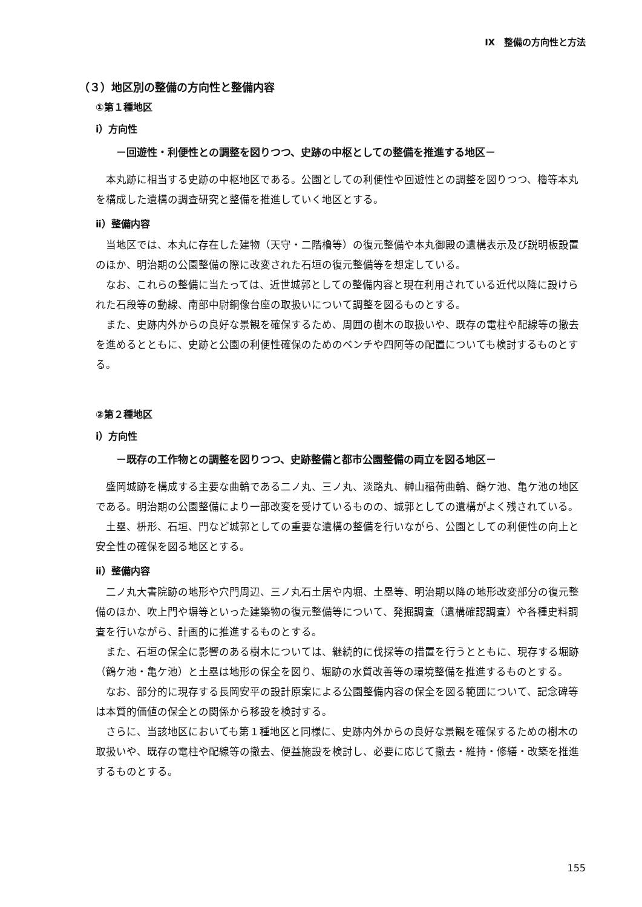Ⅸ　整備の方向性と方法
（３）地区別の整備の方向性と整備内容
①第１種地区
ⅰ）方向性
－回遊性・利便性との調整を図りつつ、史跡の中枢としての整備を推進する地区－
本丸跡に相当する史跡の中枢地区である。公園としての利便性や回遊性との調整を図りつつ、櫓等本丸を構成した遺構の調査研究と整備を推進していく地区とする。
ⅱ）整備内容
当地区では、本丸に存在した建物（天守・二階櫓等）の復元整備や本丸御殿の遺構表示及び説明板設置のほか、明治期の公園整備の際に改変された石垣の復元整備等を想定している。
なお、これらの整備に当たっては、近世城郭としての整備内容と現在利用されている近代以降に設けられた石段等の動線、南部中尉銅像台座の取扱いについて調整を図るものとする。
また、史跡内外からの良好な景観を確保するため、周囲の樹木の取扱いや、既存の電柱や配線等の撤去を進めるとともに、史跡と公園の利便性確保のためのベンチや四阿等の配置についても検討するものとする。
②第２種地区
ⅰ）方向性
－既存の工作物との調整を図りつつ、史跡整備と都市公園整備の両立を図る地区－
盛岡城跡を構成する主要な曲輪である二ノ丸、三ノ丸、淡路丸、榊山稲荷曲輪、鶴ケ池、亀ケ池の地区である。明治期の公園整備により一部改変を受けているものの、城郭としての遺構がよく残されている。
土塁、枡形、石垣、門など城郭としての重要な遺構の整備を行いながら、公園としての利便性の向上と安全性の確保を図る地区とする。
ⅱ）整備内容
二ノ丸大書院跡の地形や穴門周辺、三ノ丸石土居や内堀、土塁等、明治期以降の地形改変部分の復元整備のほか、吹上門や塀等といった建築物の復元整備等について、発掘調査（遺構確認調査）や各種史料調査を行いながら、計画的に推進するものとする。
また、石垣の保全に影響のある樹木については、継続的に伐採等の措置を行うとともに、現存する堀跡（鶴ケ池・亀ケ池）と土塁は地形の保全を図り、堀跡の水質改善等の環境整備を推進するものとする。
なお、部分的に現存する長岡安平の設計原案による公園整備内容の保全を図る範囲について、記念碑等は本質的価値の保全との関係から移設を検討する。
さらに、当該地区においても第１種地区と同様に、史跡内外からの良好な景観を確保するための樹木の取扱いや、既存の電柱や配線等の撤去、便益施設を検討し、必要に応じて撤去・維持・修繕・改築を推進するものとする。
155